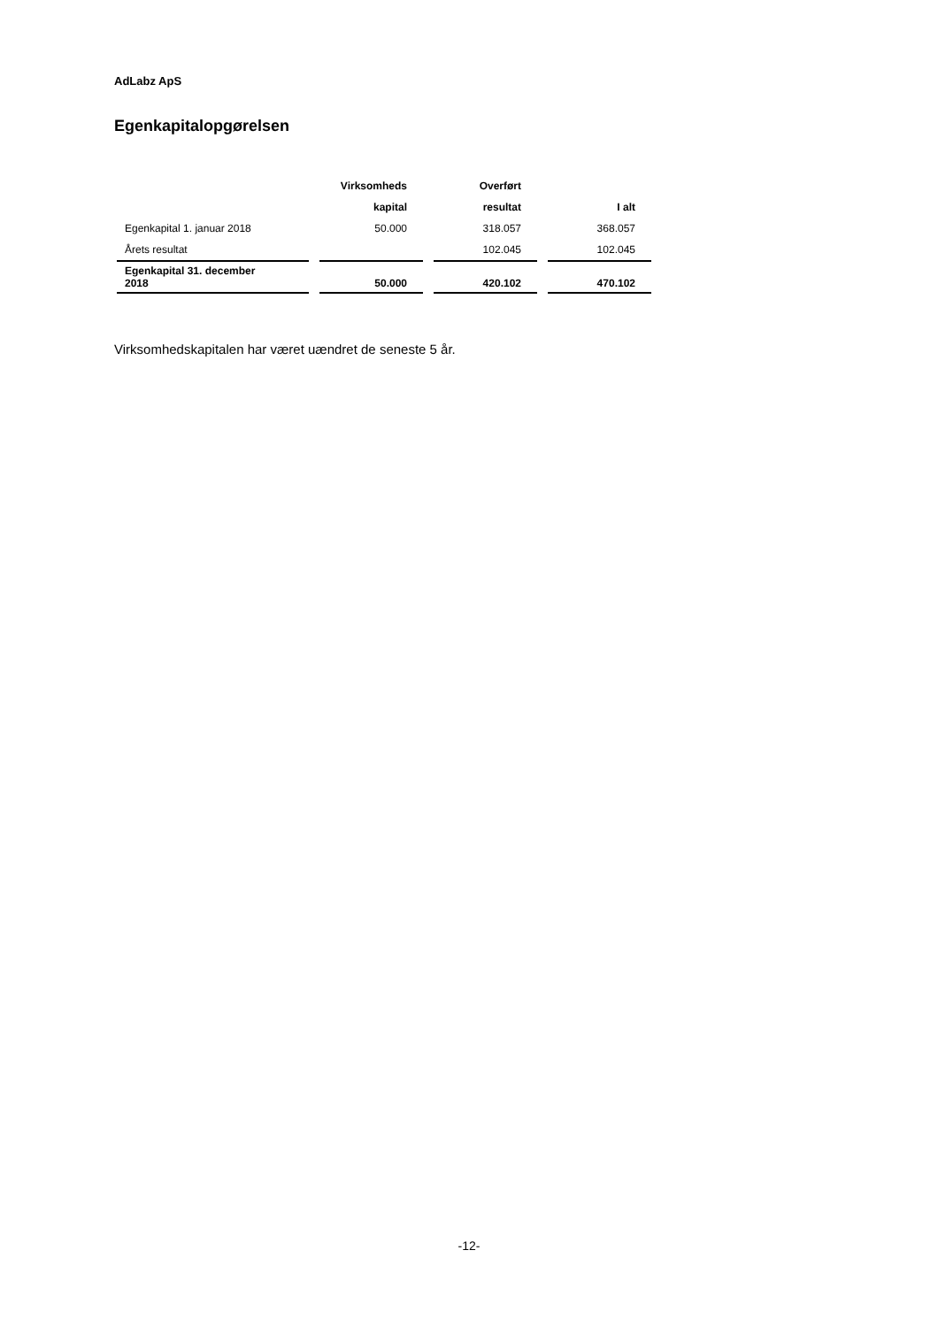AdLabz ApS
Egenkapitalopgørelsen
| | Virksomheds | Overført | |
| --- | --- | --- | --- |
| | kapital | resultat | I alt |
| Egenkapital 1. januar 2018 | 50.000 | 318.057 | 368.057 |
| Årets resultat | | 102.045 | 102.045 |
| Egenkapital 31. december 2018 | 50.000 | 420.102 | 470.102 |
Virksomhedskapitalen har været uændret de seneste 5 år.
-12-